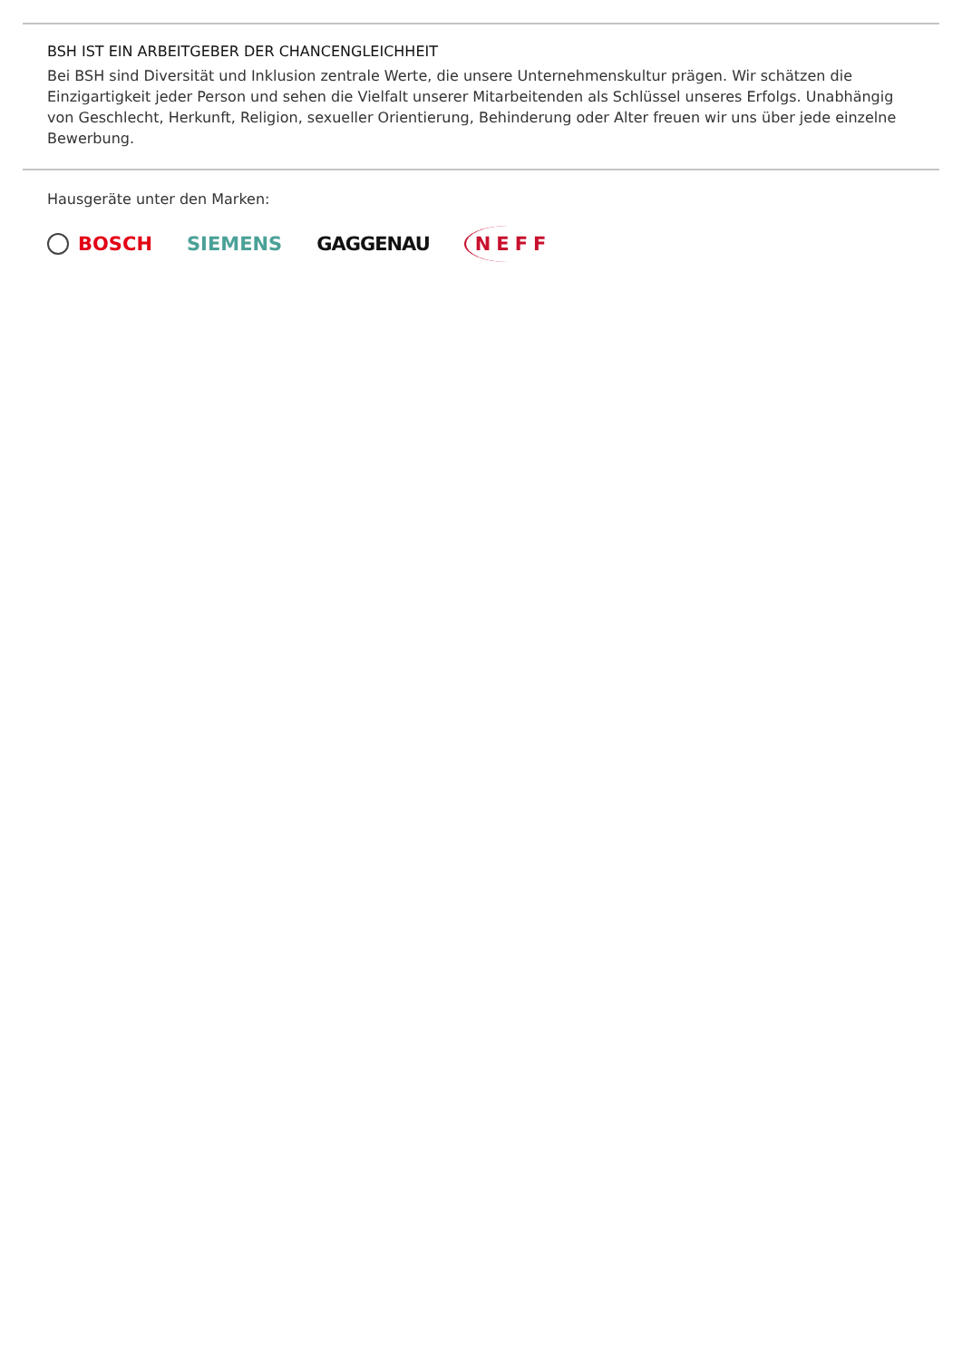BSH IST EIN ARBEITGEBER DER CHANCENGLEICHHEIT
Bei BSH sind Diversität und Inklusion zentrale Werte, die unsere Unternehmenskultur prägen. Wir schätzen die Einzigartigkeit jeder Person und sehen die Vielfalt unserer Mitarbeitenden als Schlüssel unseres Erfolgs. Unabhängig von Geschlecht, Herkunft, Religion, sexueller Orientierung, Behinderung oder Alter freuen wir uns über jede einzelne Bewerbung.
Hausgeräte unter den Marken:
BOSCH SIEMENS GAGGENAU NEFF